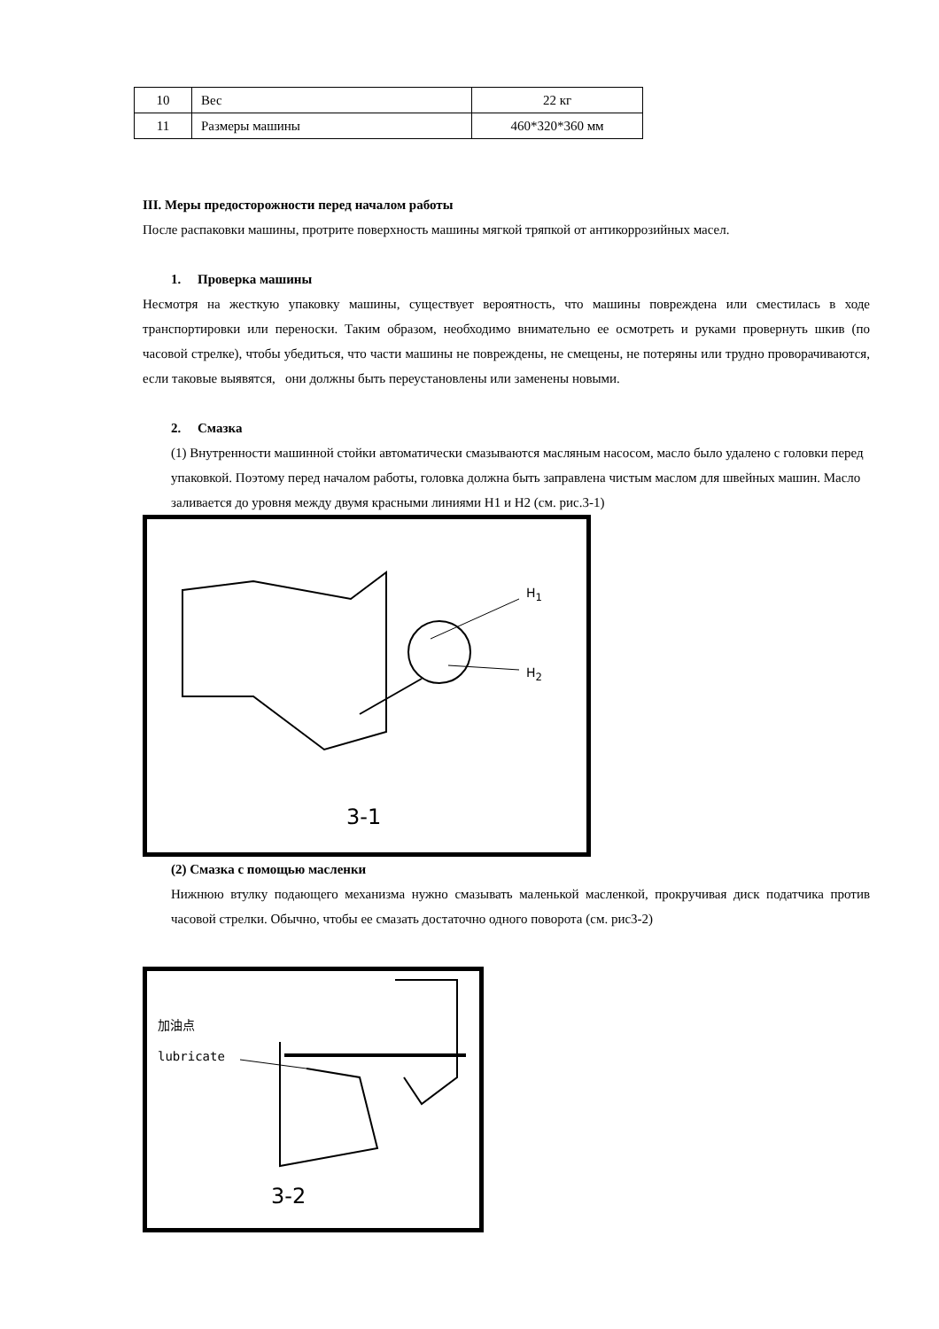| 10 | Вес | 22 кг |
| 11 | Размеры машины | 460*320*360 мм |
III. Меры предосторожности перед началом работы
После распаковки машины, протрите поверхность машины мягкой тряпкой от антикоррозийных масел.
1. Проверка машины
Несмотря на жесткую упаковку машины, существует вероятность, что машины повреждена или сместилась в ходе транспортировки или переноски. Таким образом, необходимо внимательно ее осмотреть и руками провернуть шкив (по часовой стрелке), чтобы убедиться, что части машины не повреждены, не смещены, не потеряны или трудно проворачиваются, если таковые выявятся, они должны быть переустановлены или заменены новыми.
2. Смазка
(1) Внутренности машинной стойки автоматически смазываются масляным насосом, масло было удалено с головки перед упаковкой. Поэтому перед началом работы, головка должна быть заправлена чистым маслом для швейных машин. Масло заливается до уровня между двумя красными линиями H1 и H2 (см. рис.3-1)
H<sub>1</sub>
H<sub>2</sub>
3-1
(2) Смазка с помощью масленки
Нижнюю втулку подающего механизма нужно смазывать маленькой масленкой, прокручивая диск податчика против часовой стрелки. Обычно, чтобы ее смазать достаточно одного поворота (см. рис3-2)
加油点
lubricate
3-2